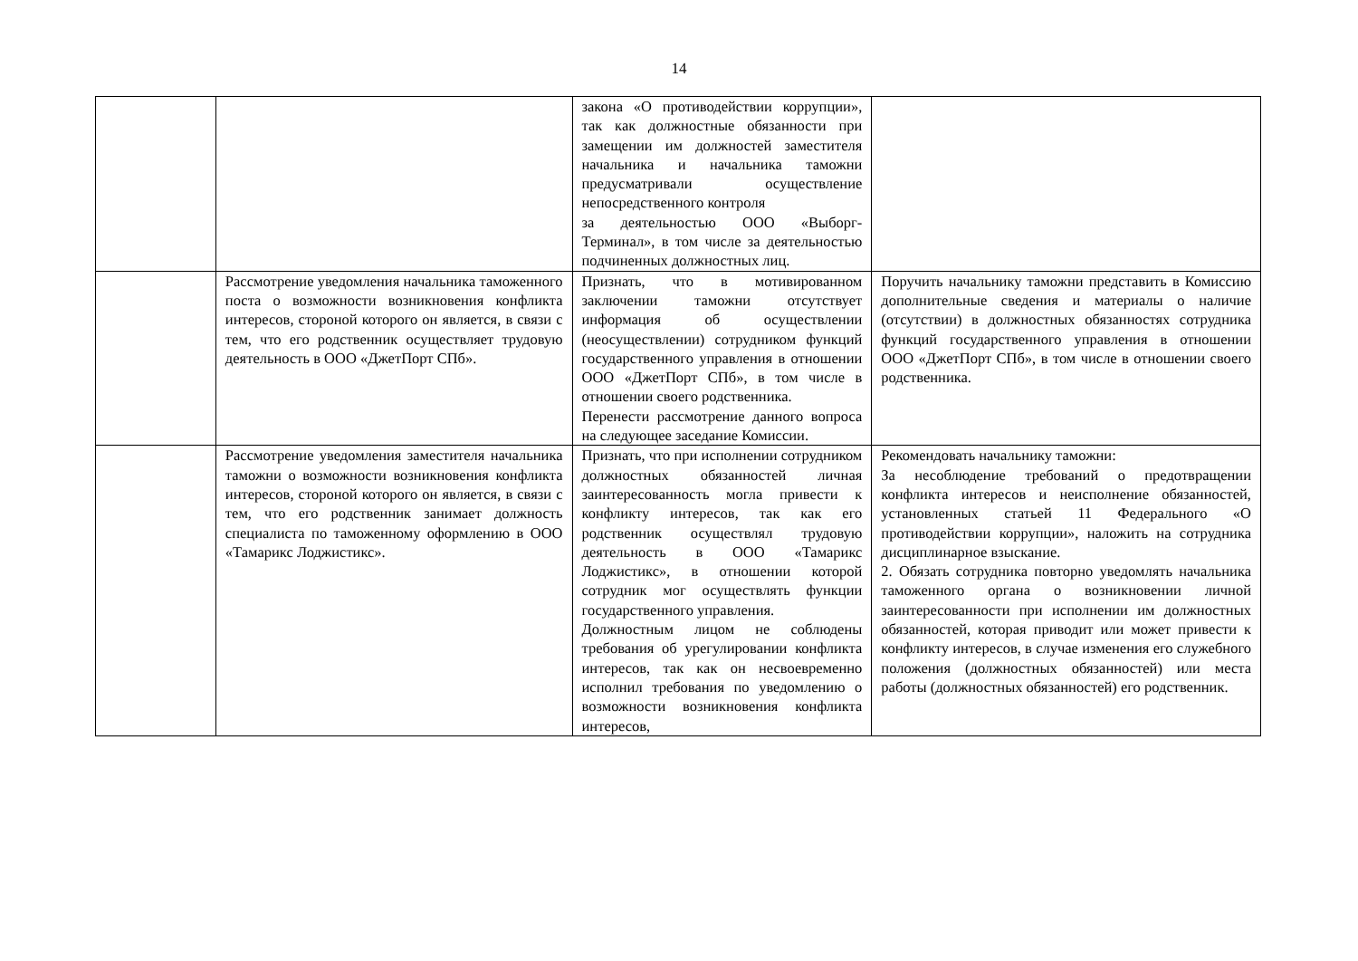14
| | | закона «О противодействии коррупции», так как должностные обязанности при замещении им должностей заместителя начальника и начальника таможни предусматривали осуществление непосредственного контроля за деятельностью ООО «Выборг-Терминал», в том числе за деятельностью подчиненных должностных лиц. | |
| | Рассмотрение уведомления начальника таможенного поста о возможности возникновения конфликта интересов, стороной которого он является, в связи с тем, что его родственник осуществляет трудовую деятельность в ООО «ДжетПорт СПб». | Признать, что в мотивированном заключении таможни отсутствует информация об осуществлении (неосуществлении) сотрудником функций государственного управления в отношении ООО «ДжетПорт СПб», в том числе в отношении своего родственника. Перенести рассмотрение данного вопроса на следующее заседание Комиссии. | Поручить начальнику таможни представить в Комиссию дополнительные сведения и материалы о наличие (отсутствии) в должностных обязанностях сотрудника функций государственного управления в отношении ООО «ДжетПорт СПб», в том числе в отношении своего родственника. |
| | Рассмотрение уведомления заместителя начальника таможни о возможности возникновения конфликта интересов, стороной которого он является, в связи с тем, что его родственник занимает должность специалиста по таможенному оформлению в ООО «Тамарикс Лоджистикс». | Признать, что при исполнении сотрудником должностных обязанностей личная заинтересованность могла привести к конфликту интересов, так как его родственник осуществлял трудовую деятельность в ООО «Тамарикс Лоджистикс», в отношении которой сотрудник мог осуществлять функции государственного управления. Должностным лицом не соблюдены требования об урегулировании конфликта интересов, так как он несвоевременно исполнил требования по уведомлению о возможности возникновения конфликта интересов, | Рекомендовать начальнику таможни: За несоблюдение требований о предотвращении конфликта интересов и неисполнение обязанностей, установленных статьей 11 Федерального «О противодействии коррупции», наложить на сотрудника дисциплинарное взыскание. 2. Обязать сотрудника повторно уведомлять начальника таможенного органа о возникновении личной заинтересованности при исполнении им должностных обязанностей, которая приводит или может привести к конфликту интересов, в случае изменения его служебного положения (должностных обязанностей) или места работы (должностных обязанностей) его родственник. |